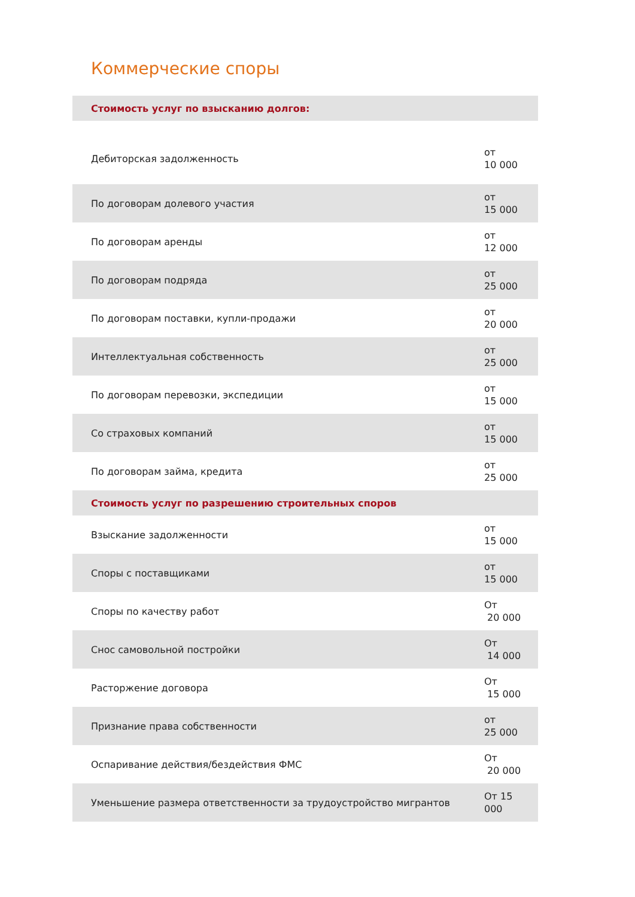Коммерческие споры
| Стоимость услуг по взысканию долгов: | |
| --- | --- |
| Дебиторская задолженность | от 10 000 |
| По договорам долевого участия | от 15 000 |
| По договорам аренды | от 12 000 |
| По договорам подряда | от 25 000 |
| По договорам поставки, купли-продажи | от 20 000 |
| Интеллектуальная собственность | от 25 000 |
| По договорам перевозки, экспедиции | от 15 000 |
| Со страховых компаний | от 15 000 |
| По договорам займа, кредита | от 25 000 |
| Стоимость услуг по разрешению строительных споров | |
| Взыскание задолженности | от 15 000 |
| Споры с поставщиками | от 15 000 |
| Споры по качеству работ | От 20 000 |
| Снос самовольной постройки | От 14 000 |
| Расторжение договора | От 15 000 |
| Признание права собственности | от 25 000 |
| Оспаривание действия/бездействия ФМС | От 20 000 |
| Уменьшение размера ответственности за трудоустройство мигрантов | От 15 000 |